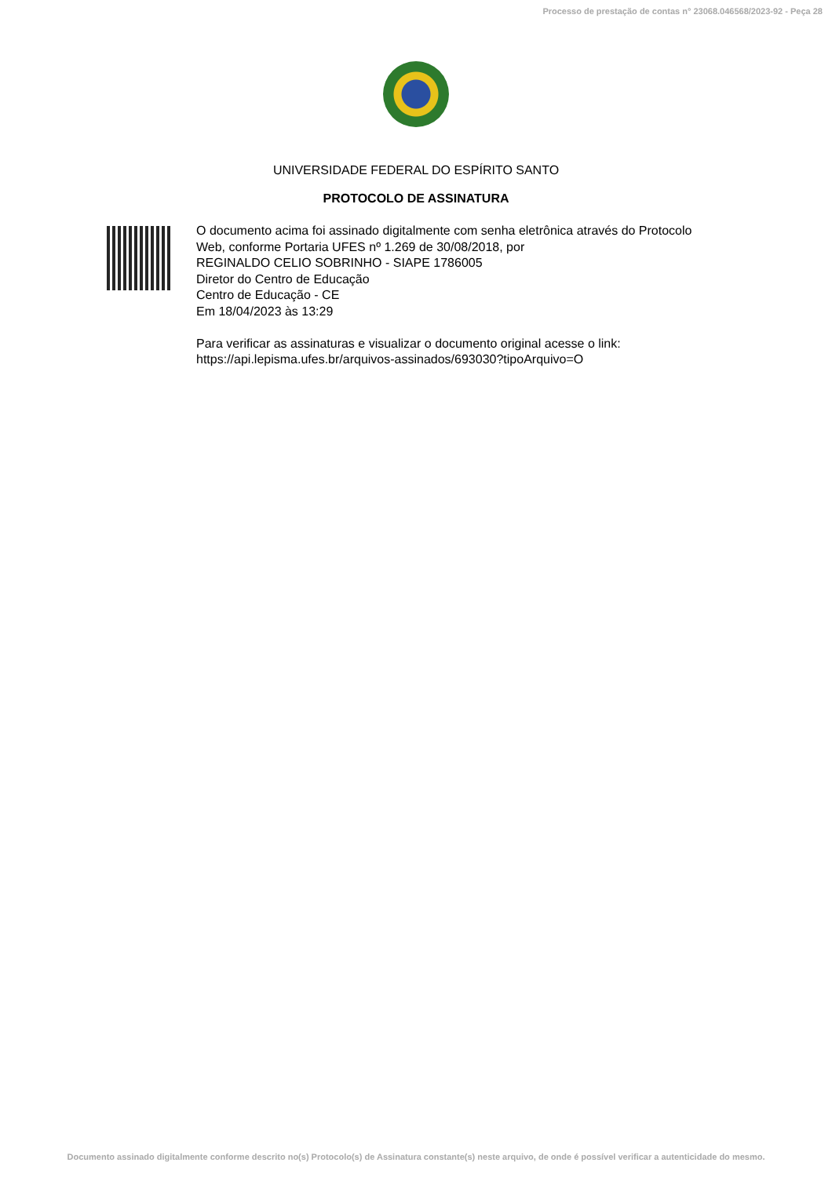Processo de prestação de contas n° 23068.046568/2023-92 - Peça 28
UNIVERSIDADE FEDERAL DO ESPÍRITO SANTO
PROTOCOLO DE ASSINATURA
O documento acima foi assinado digitalmente com senha eletrônica através do Protocolo
Web, conforme Portaria UFES nº 1.269 de 30/08/2018, por
REGINALDO CELIO SOBRINHO - SIAPE 1786005
Diretor do Centro de Educação
Centro de Educação - CE
Em 18/04/2023 às 13:29
Para verificar as assinaturas e visualizar o documento original acesse o link:
https://api.lepisma.ufes.br/arquivos-assinados/693030?tipoArquivo=O
Documento assinado digitalmente conforme descrito no(s) Protocolo(s) de Assinatura constante(s) neste arquivo, de onde é possível verificar a autenticidade do mesmo.